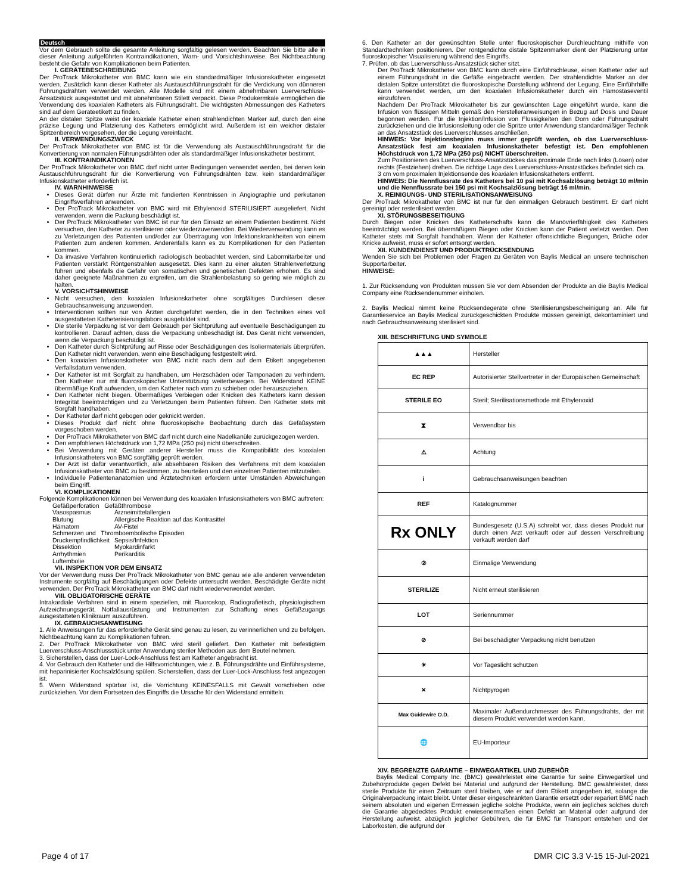Deutsch
Vor dem Gebrauch sollte die gesamte Anleitung sorgfältig gelesen werden. Beachten Sie bitte alle in dieser Anleitung aufgeführten Kontraindikationen, Warn- und Vorsichtshinweise. Bei Nichtbeachtung besteht die Gefahr von Komplikationen beim Patienten.
I. GERÄTEBESCHREIBUNG
Der ProTrack Mikrokatheter von BMC kann wie ein standardmäßiger Infusionskatheter eingesetzt werden. Zusätzlich kann dieser Katheter als Austauschführungsdraht für die Verdickung von dünneren Führungsdrähten verwendet werden. Alle Modelle sind mit einem abnehmbaren Luerverschluss-Ansatzstück ausgestattet und mit abnehmbaren Stilett verpackt. Diese Produkermkale ermöglichen die Verwendung des koaxialen Katheters als Führungsdraht. Die wichtigsten Abmessungen des Katheters sind auf dem Geräteetikett zu finden.
An der distalen Spitze weist der koaxiale Katheter einen strahlendichten Marker auf, durch den eine präzise Legung und Platzierung des Katheters ermöglicht wird. Außerdem ist ein weicher distaler Spitzenbereich vorgesehen, der die Legung vereinfacht.
II. VERWENDUNGSZWECK
Der ProTrack Mikrokatheter von BMC ist für die Verwendung als Austauschführungsdraht für die Konvertierung von normalen Führungsdrähten oder als standardmäßiger Infusionskatheter bestimmt.
III. KONTRAINDIKATIONEN
Der ProTrack Mikrokatheter von BMC darf nicht unter Bedingungen verwendet werden, bei denen kein Austauschführungsdraht für die Konvertierung von Führungsdrähten bzw. kein standardmäßiger Infusionskatheter erforderlich ist.
IV. WARNHINWEISE
Dieses Gerät dürfen nur Ärzte mit fundierten Kenntnissen in Angiographie und perkutanen Eingriffsverfahren anwenden.
Der ProTrack Mikrokatheter von BMC wird mit Ethylenoxid STERILISIERT ausgeliefert. Nicht verwenden, wenn die Packung beschädigt ist.
Der ProTrack Mikrokatheter von BMC ist nur für den Einsatz an einem Patienten bestimmt. Nicht versuchen, den Katheter zu sterilisieren oder wiederzuverwenden. Bei Wiederverwendung kann es zu Verletzungen des Patienten und/oder zur Übertragung von Infektionskrankheiten von einem Patienten zum anderen kommen. Anderenfalls kann es zu Komplikationen für den Patienten kommen.
Da invasive Verfahren kontinuierlich radiologisch beobachtet werden, sind Labormitarbeiter und Patienten verstärkt Röntgenstrahlen ausgesetzt. Dies kann zu einer akuten Strahlenverletzung führen und ebenfalls die Gefahr von somatischen und genetischen Defekten erhöhen. Es sind daher geeignete Maßnahmen zu ergreifen, um die Strahlenbelastung so gering wie möglich zu halten.
V. VORSICHTSHINWEISE
Nicht versuchen, den koaxialen Infusionskatheter ohne sorgfältiges Durchlesen dieser Gebrauchsanweisung anzuwenden.
Interventionen sollten nur von Ärzten durchgeführt werden, die in den Techniken eines voll ausgestatteten Katheterisierungslabors ausgebildet sind.
Die sterile Verpackung ist vor dem Gebrauch per Sichtprüfung auf eventuelle Beschädigungen zu kontrollieren. Darauf achten, dass die Verpackung unbeschädigt ist. Das Gerät nicht verwenden, wenn die Verpackung beschädigt ist.
Den Katheter durch Sichtprüfung auf Risse oder Beschädigungen des Isoliermaterials überprüfen. Den Katheter nicht verwenden, wenn eine Beschädigung festgestellt wird.
Den koaxialen Infusionskatheter von BMC nicht nach dem auf dem Etikett angegebenen Verfallsdatum verwenden.
Der Katheter ist mit Sorgfalt zu handhaben, um Herzschäden oder Tamponaden zu verhindern. Den Katheter nur mit fluoroskopischer Unterstützung weiterbewegen. Bei Widerstand KEINE übermäßige Kraft aufwenden, um den Katheter nach vorn zu schieben oder herauszuziehen.
Den Katheter nicht biegen. Übermäßiges Verbiegen oder Knicken des Katheters kann dessen Integrität beeinträchtigen und zu Verletzungen beim Patienten führen. Den Katheter stets mit Sorgfalt handhaben.
Der Katheter darf nicht gebogen oder geknickt werden.
Dieses Produkt darf nicht ohne fluoroskopische Beobachtung durch das Gefäßsystem vorgeschoben werden.
Der ProTrack Mikrokatheter von BMC darf nicht durch eine Nadelkanüle zurückgezogen werden.
Den empfohlenen Höchstdruck von 1,72 MPa (250 psi) nicht überschreiten.
Bei Verwendung mit Geräten anderer Hersteller muss die Kompatibilität des koaxialen Infusionskatheters von BMC sorgfältig geprüft werden.
Der Arzt ist dafür verantwortlich, alle absehbaren Risiken des Verfahrens mit dem koaxialen Infusionskatheter von BMC zu bestimmen, zu beurteilen und den einzelnen Patienten mitzuteilen.
Individuelle Patientenanatomien und Ärztetechniken erfordern unter Umständen Abweichungen beim Eingriff.
VI. KOMPLIKATIONEN
Folgende Komplikationen können bei Verwendung des koaxialen Infusionskatheters von BMC auftreten:
| Gefäßperforation Gefäßthrombose | |
| Vasospasmus | Arzneimittelallergien |
| Blutung | Allergische Reaktion auf das Kontrasittel |
| Hämatom | AV-Fistel |
| Schmerzen und Thromboembolische Episoden | |
| Druckempfindlichkeit | Sepsis/Infektion |
| Dissektion | Myokardinfarkt |
| Arrhythmien | Perikarditis |
| Luftembolie | |
VII. INSPEKTION VOR DEM EINSATZ
Vor der Verwendung muss Der ProTrack Mikrokatheter von BMC genau wie alle anderen verwendeten Instrumente sorgfältig auf Beschädigungen oder Defekte untersucht werden. Beschädigte Geräte nicht verwenden. Der ProTrack Mikrokatheter von BMC darf nicht wiederverwendet werden.
VIII. OBLIGATORISCHE GERÄTE
Intrakardiale Verfahren sind in einem speziellen, mit Fluoroskop, Radiografietisch, physiologischem Aufzeichnungsgerät, Notfallausrüstung und Instrumenten zur Schaffung eines Gefäßzugangs ausgestatteten Klinikraum auszuführen.
IX. GEBRAUCHSANWEISUNG
1. Alle Anweisungen für das erforderliche Gerät sind genau zu lesen, zu verinnerlichen und zu befolgen. Nichtbeachtung kann zu Komplikationen führen.
2. Der ProTrack Mikrokatheter von BMC wird steril geliefert. Den Katheter mit befestigtem Luerverschluss-Anschlussstück unter Anwendung steriler Methoden aus dem Beutel nehmen.
3. Sicherstellen, dass der Luer-Lock-Anschluss fest am Katheter angebracht ist.
4. Vor Gebrauch den Katheter und die Hilfsvorrichtungen, wie z. B. Führungsdrähte und Einführsysteme, mit heparinisierter Kochsalzlösung spülen. Sicherstellen, dass der Luer-Lock-Anschluss fest angezogen ist.
5. Wenn Widerstand spürbar ist, die Vorrichtung KEINESFALLS mit Gewalt vorschieben oder zurückziehen. Vor dem Fortsetzen des Eingriffs die Ursache für den Widerstand ermitteln.
6. Den Katheter an der gewünschten Stelle unter fluoroskopischer Durchleuchtung mithilfe von Standardtechniken positionieren. Der röntgendichte distale Spitzenmarker dient der Platzierung unter fluoroskopischer Visualisierung während des Eingriffs.
7. Prüfen, ob das Luerverschluss-Ansatzstück sicher sitzt.
Der ProTrack Mikrokatheter von BMC kann durch eine Einführschleuse, einen Katheter oder auf einem Führungsdraht in die Gefäße eingebracht werden. Der strahlendichte Marker an der distalen Spitze unterstützt die fluoroskopische Darstellung während der Legung. Eine Einführhilfe kann verwendet werden, um den koaxialen Infusionskatheter durch ein Hämostaseventil einzuführen.
Nachdem Der ProTrack Mikrokatheter bis zur gewünschten Lage eingeführt wurde, kann die Infusion von flüssigen Mitteln gemäß den Herstelleranweisungen in Bezug auf Dosis und Dauer begonnen werden. Für die Injektion/Infusion von Flüssigkeiten den Dorn oder Führungsdraht zurückziehen und die Infusionsleitung oder die Spritze unter Anwendung standardmäßiger Technik an das Ansatzstück des Luerverschlusses anschließen.
HINWEIS: Vor Injektionsbeginn muss immer geprüft werden, ob das Luerverschluss-Ansatzstück fest am koaxialen Infusionskatheter befestigt ist. Den empfohlenen Höchstdruck von 1,72 MPa (250 psi) NICHT überschreiten.
Zum Positionieren des Luerverschluss-Ansatzstückes das proximale Ende nach links (Lösen) oder rechts (Festziehen) drehen. Die richtige Lage des Luerverschluss-Ansatzstückes befindet sich ca.
3 cm vom proximalen Injektionsende des koaxialen Infusionskatheters entfernt.
HINWEIS: Die Nennflussrate des Katheters bei 10 psi mit Kochsalzlösung beträgt 10 ml/min und die Nennflussrate bei 150 psi mit Kochsalzlösung beträgt 16 ml/min.
X. REINIGUNGS- UND STERILISATIONSANWEISUNG
Der ProTrack Mikrokatheter von BMC ist nur für den einmaligen Gebrauch bestimmt. Er darf nicht gereinigt oder resterilisiert werden.
XI. STÖRUNGSBESEITIGUNG
Durch Biegen oder Knicken des Katheterschafts kann die Manövrierfähigkeit des Katheters beeinträchtigt werden. Bei übermäßigem Biegen oder Knicken kann der Patient verletzt werden. Den Katheter stets mit Sorgfalt handhaben. Wenn der Katheter offensichtliche Biegungen, Brüche oder Knicke aufweist, muss er sofort entsorgt werden.
XII. KUNDENDIENST UND PRODUKTRÜCKSENDUNG
Wenden Sie sich bei Problemen oder Fragen zu Geräten von Baylis Medical an unsere technischen Supportarbeiter.
HINWEISE:
1. Zur Rücksendung von Produkten müssen Sie vor dem Absenden der Produkte an die Baylis Medical Company eine Rücksendenummer einholen.
2. Baylis Medical nimmt keine Rücksendegeräte ohne Sterilisierungsbescheinigung an. Alle für Garantieservice an Baylis Medical zurückgeschickten Produkte müssen gereinigt, dekontaminiert und nach Gebrauchsanweisung sterilisiert sind.
XIII. BESCHRIFTUNG UND SYMBOLE
| ▲▲▲ | Hersteller |
| EC REP | Autorisierter Stellvertreter in der Europäischen Gemeinschaft |
| STERILE EO | Steril; Sterilisationsmethode mit Ethylenoxid |
| ⧗ | Verwendbar bis |
| ⚠ | Achtung |
| i | Gebrauchsanweisungen beachten |
| REF | Katalognummer |
| Rx ONLY | Bundesgesetz (U.S.A) schreibt vor, dass dieses Produkt nur durch einen Arzt verkauft oder auf dessen Verschreibung verkauft werden darf |
| ② | Einmalige Verwendung |
| STERILIZE | Nicht erneut sterilisieren |
| LOT | Seriennummer |
| ⊘ | Bei beschädigter Verpackung nicht benutzen |
| ☀ | Vor Tageslicht schützen |
| ✕ | Nichtpyrogen |
| Max Guidewire O.D. | Maximaler Außendurchmesser des Führungsdrahts, der mit diesem Produkt verwendet werden kann. |
| 🌐 | EU-Importeur |
XIV. BEGRENZTE GARANTIE – EINWEGARTIKEL UND ZUBEHÖR
Baylis Medical Company Inc. (BMC) gewährleistet eine Garantie für seine Einwegartikel und Zubehörprodukte gegen Defekt bei Material und aufgrund der Herstellung. BMC gewährleistet, dass sterile Produkte für einen Zeitraum steril bleiben, wie er auf dem Etikett angegeben ist, solange die Originalverpackung intakt bleibt. Unter dieser eingeschränkten Garantie ersetzt oder repariert BMC nach seinem absoluten und eigenen Ermessen jegliche solche Produkte, wenn ein jegliches solches durch die Garantie abgedecktes Produkt erwiesenermaßen einen Defekt an Material oder aufgrund der Herstellung aufweist, abzüglich jeglicher Gebühren, die für BMC für Transport entstehen und der Laborkosten, die aufgrund der
Page 4 of 17 DMR CIC 3.3 V-15 15-Jul-2021